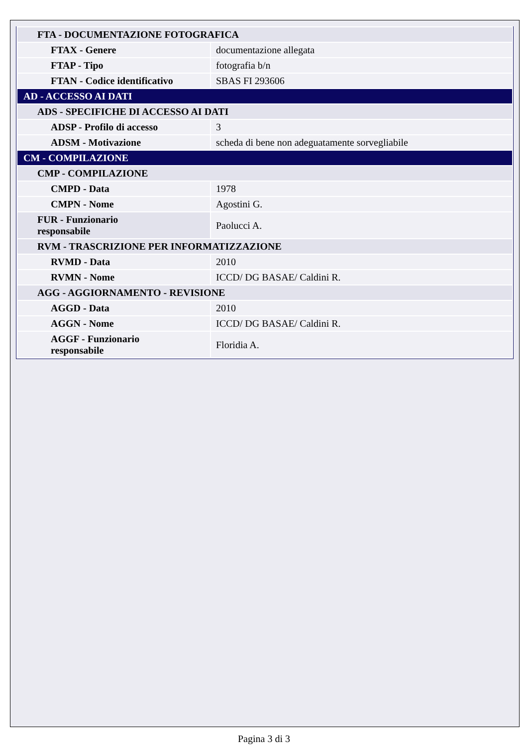| FTA - DOCUMENTAZIONE FOTOGRAFICA | |
| FTAX - Genere | documentazione allegata |
| FTAP - Tipo | fotografia b/n |
| FTAN - Codice identificativo | SBAS FI 293606 |
| AD - ACCESSO AI DATI | |
| ADS - SPECIFICHE DI ACCESSO AI DATI | |
| ADSP - Profilo di accesso | 3 |
| ADSM - Motivazione | scheda di bene non adeguatamente sorvegliabile |
| CM - COMPILAZIONE | |
| CMP - COMPILAZIONE | |
| CMPD - Data | 1978 |
| CMPN - Nome | Agostini G. |
| FUR - Funzionario responsabile | Paolucci A. |
| RVM - TRASCRIZIONE PER INFORMATIZZAZIONE | |
| RVMD - Data | 2010 |
| RVMN - Nome | ICCD/ DG BASAE/ Caldini R. |
| AGG - AGGIORNAMENTO - REVISIONE | |
| AGGD - Data | 2010 |
| AGGN - Nome | ICCD/ DG BASAE/ Caldini R. |
| AGGF - Funzionario responsabile | Floridia A. |
Pagina 3 di 3